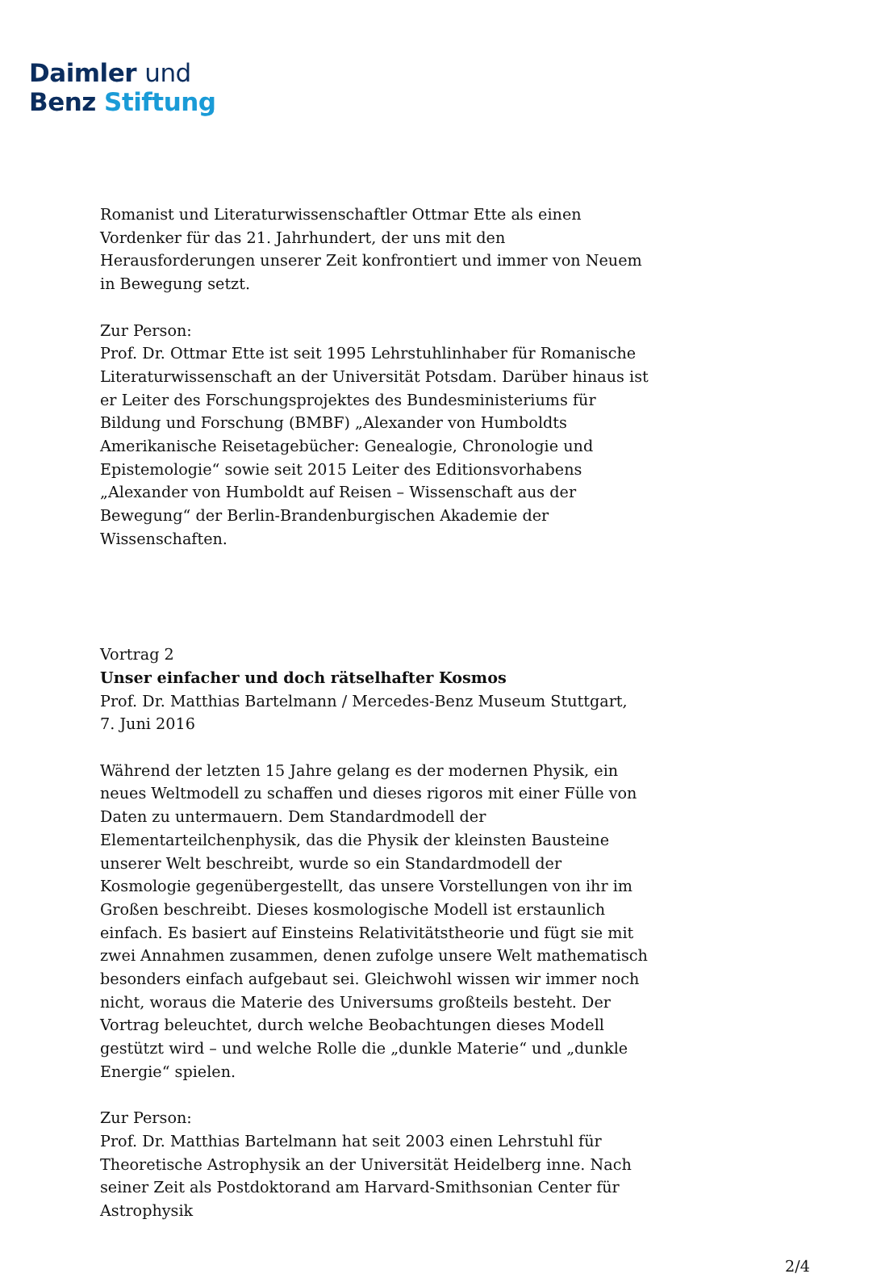Daimler und
Benz Stiftung
Romanist und Literaturwissenschaftler Ottmar Ette als einen Vordenker für das 21. Jahrhundert, der uns mit den Herausforderungen unserer Zeit konfrontiert und immer von Neuem in Bewegung setzt.
Zur Person:
Prof. Dr. Ottmar Ette ist seit 1995 Lehrstuhlinhaber für Romanische Literaturwissenschaft an der Universität Potsdam. Darüber hinaus ist er Leiter des Forschungsprojektes des Bundesministeriums für Bildung und Forschung (BMBF) „Alexander von Humboldts Amerikanische Reisetagebücher: Genealogie, Chronologie und Epistemologie“ sowie seit 2015 Leiter des Editionsvorhabens „Alexander von Humboldt auf Reisen – Wissenschaft aus der Bewegung“ der Berlin-Brandenburgischen Akademie der Wissenschaften.
Vortrag 2
Unser einfacher und doch rätselhafter Kosmos
Prof. Dr. Matthias Bartelmann / Mercedes-Benz Museum Stuttgart,
7. Juni 2016
Während der letzten 15 Jahre gelang es der modernen Physik, ein neues Weltmodell zu schaffen und dieses rigoros mit einer Fülle von Daten zu untermauern. Dem Standardmodell der Elementarteilchenphysik, das die Physik der kleinsten Bausteine unserer Welt beschreibt, wurde so ein Standardmodell der Kosmologie gegenübergestellt, das unsere Vorstellungen von ihr im Großen beschreibt. Dieses kosmologische Modell ist erstaunlich einfach. Es basiert auf Einsteins Relativitätstheorie und fügt sie mit zwei Annahmen zusammen, denen zufolge unsere Welt mathematisch besonders einfach aufgebaut sei. Gleichwohl wissen wir immer noch nicht, woraus die Materie des Universums großteils besteht. Der Vortrag beleuchtet, durch welche Beobachtungen dieses Modell gestützt wird – und welche Rolle die „dunkle Materie“ und „dunkle Energie“ spielen.
Zur Person:
Prof. Dr. Matthias Bartelmann hat seit 2003 einen Lehrstuhl für Theoretische Astrophysik an der Universität Heidelberg inne. Nach seiner Zeit als Postdoktorand am Harvard-Smithsonian Center für Astrophysik
2/4